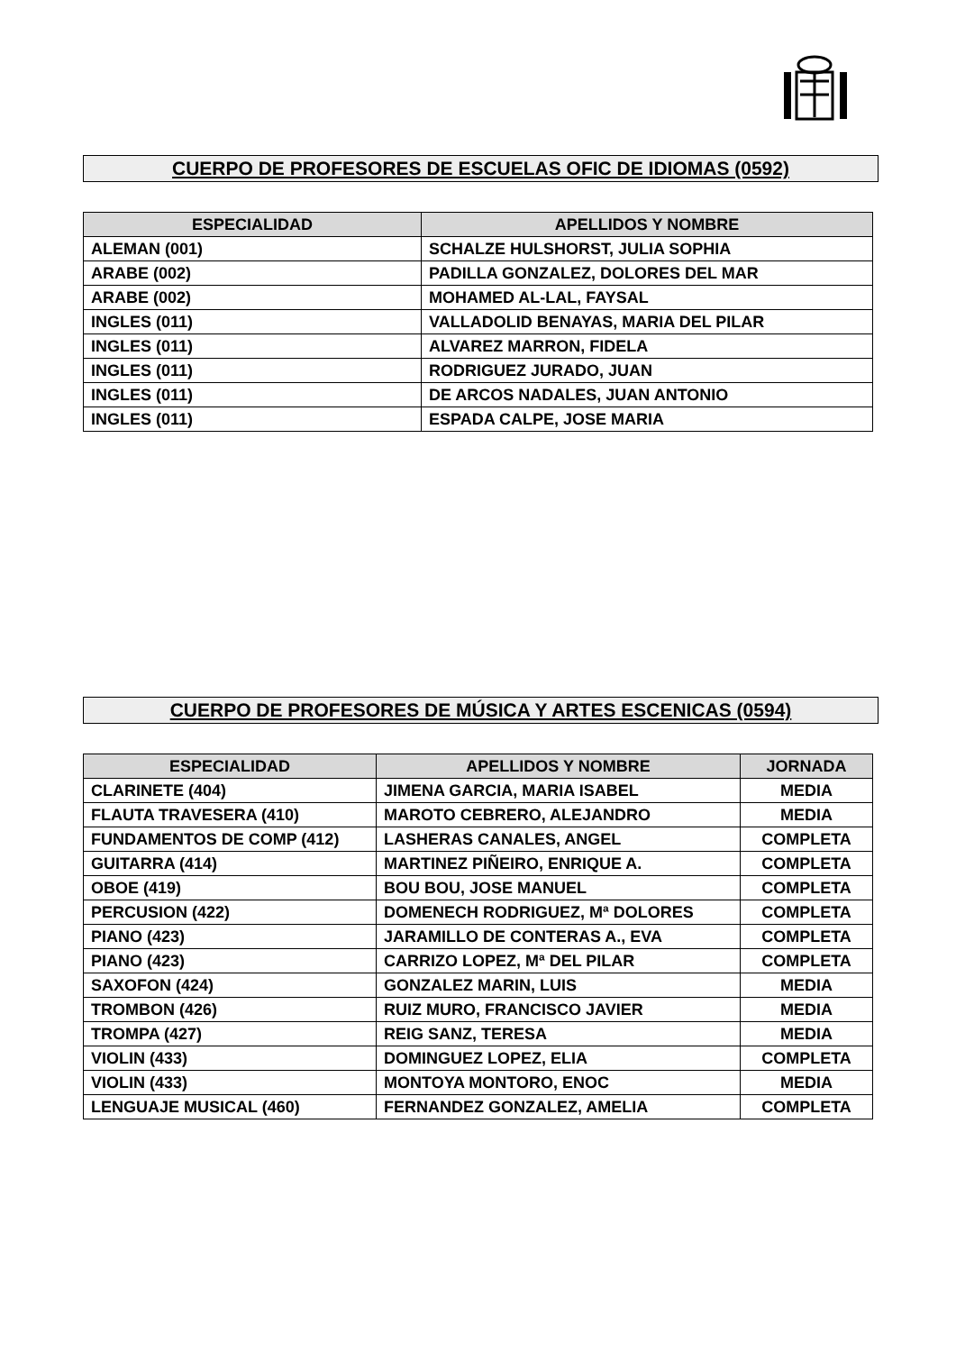CUERPO DE PROFESORES DE ESCUELAS OFIC DE IDIOMAS (0592)
| ESPECIALIDAD | APELLIDOS Y NOMBRE |
| --- | --- |
| ALEMAN (001) | SCHALZE HULSHORST, JULIA SOPHIA |
| ARABE (002) | PADILLA GONZALEZ, DOLORES DEL MAR |
| ARABE (002) | MOHAMED AL-LAL, FAYSAL |
| INGLES (011) | VALLADOLID BENAYAS, MARIA DEL PILAR |
| INGLES (011) | ALVAREZ MARRON, FIDELA |
| INGLES (011) | RODRIGUEZ JURADO, JUAN |
| INGLES (011) | DE ARCOS NADALES, JUAN ANTONIO |
| INGLES (011) | ESPADA CALPE, JOSE MARIA |
CUERPO DE PROFESORES DE MÚSICA Y ARTES ESCENICAS (0594)
| ESPECIALIDAD | APELLIDOS Y NOMBRE | JORNADA |
| --- | --- | --- |
| CLARINETE (404) | JIMENA GARCIA, MARIA ISABEL | MEDIA |
| FLAUTA TRAVESERA (410) | MAROTO CEBRERO, ALEJANDRO | MEDIA |
| FUNDAMENTOS DE COMP (412) | LASHERAS CANALES, ANGEL | COMPLETA |
| GUITARRA (414) | MARTINEZ PIÑEIRO, ENRIQUE A. | COMPLETA |
| OBOE (419) | BOU BOU, JOSE MANUEL | COMPLETA |
| PERCUSION (422) | DOMENECH RODRIGUEZ, Mª DOLORES | COMPLETA |
| PIANO (423) | JARAMILLO DE CONTERAS A., EVA | COMPLETA |
| PIANO (423) | CARRIZO LOPEZ, Mª DEL PILAR | COMPLETA |
| SAXOFON (424) | GONZALEZ MARIN, LUIS | MEDIA |
| TROMBON (426) | RUIZ MURO, FRANCISCO JAVIER | MEDIA |
| TROMPA (427) | REIG SANZ, TERESA | MEDIA |
| VIOLIN (433) | DOMINGUEZ LOPEZ, ELIA | COMPLETA |
| VIOLIN (433) | MONTOYA MONTORO, ENOC | MEDIA |
| LENGUAJE MUSICAL (460) | FERNANDEZ GONZALEZ, AMELIA | COMPLETA |